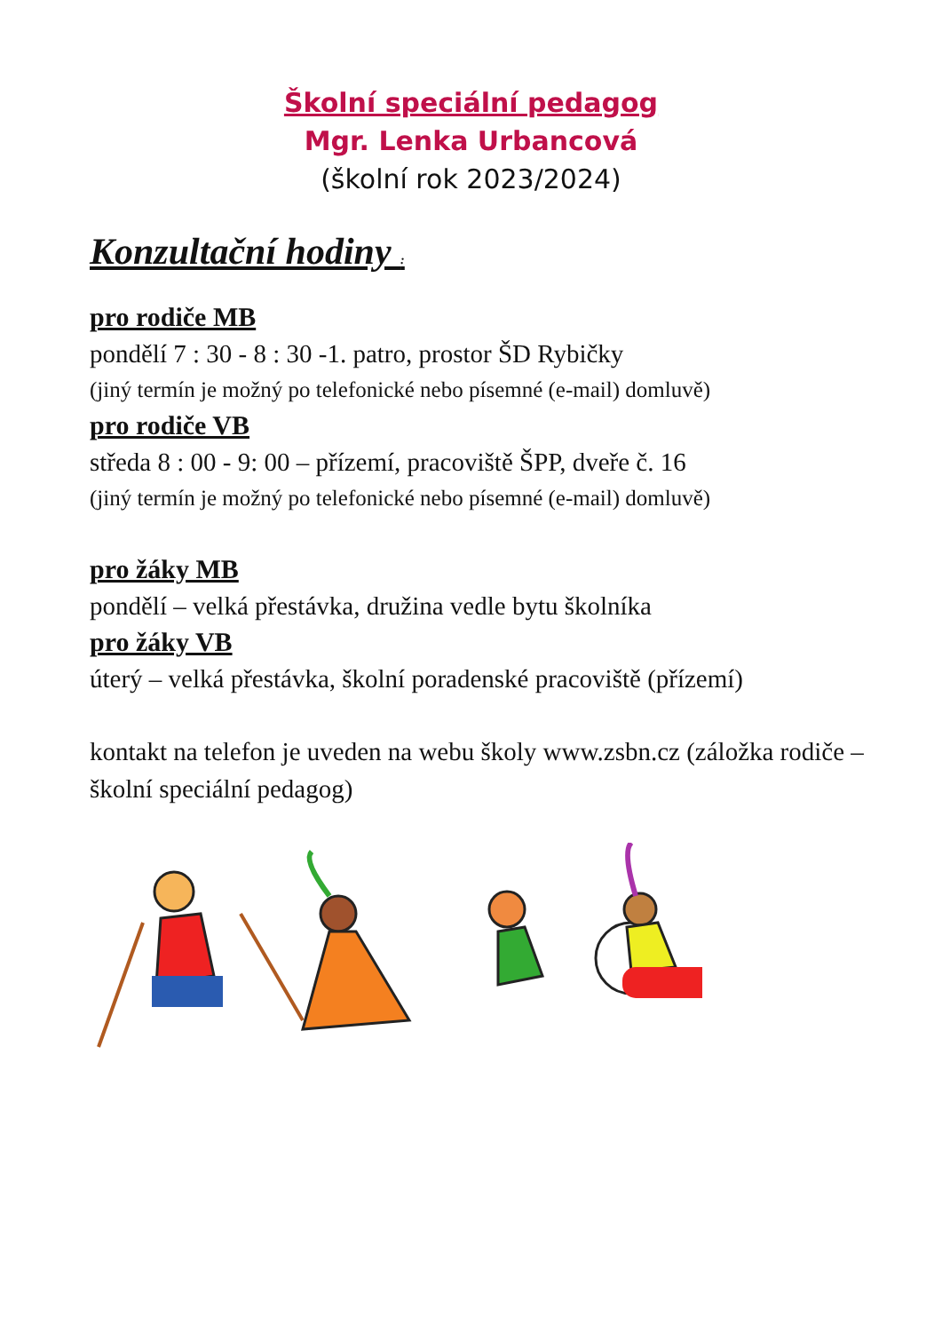Školní speciální pedagog
Mgr. Lenka Urbancová
(školní rok 2023/2024)
Konzultační hodiny :
pro rodiče MB
pondělí 7 : 30 - 8 : 30 -1. patro, prostor ŠD Rybičky
(jiný termín je možný po telefonické nebo písemné (e-mail) domluvě)
pro rodiče VB
středa 8 : 00 - 9: 00 – přízemí, pracoviště ŠPP, dveře č. 16
(jiný termín je možný po telefonické nebo písemné (e-mail) domluvě)
pro žáky MB
pondělí – velká přestávka, družina vedle bytu školníka
pro žáky VB
úterý – velká přestávka, školní poradenské pracoviště (přízemí)
kontakt na telefon je uveden na webu školy www.zsbn.cz (záložka rodiče – školní speciální pedagog)